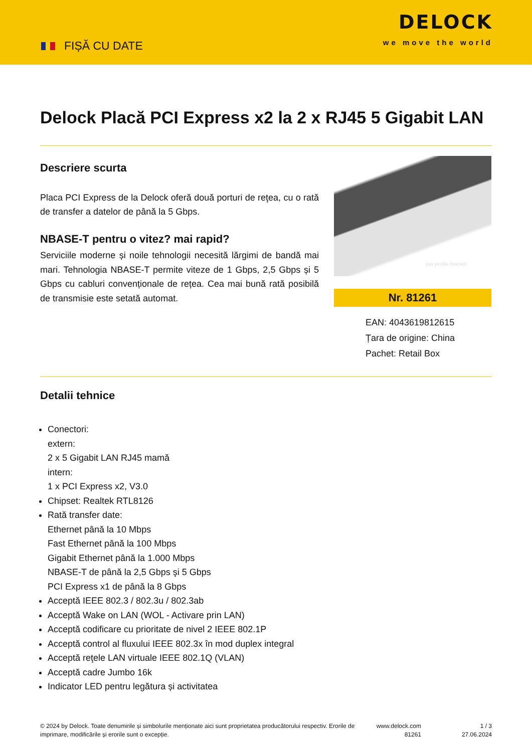FIȘĂ CU DATE
DELOCK
we move the world
Delock Placă PCI Express x2 la 2 x RJ45 5 Gigabit LAN
Descriere scurta
Placa PCI Express de la Delock oferă două porturi de reţea, cu o rată de transfer a datelor de până la 5 Gbps.
NBASE-T pentru o vitez? mai rapid?
Serviciile moderne și noile tehnologii necesită lărgimi de bandă mai mari. Tehnologia NBASE-T permite viteze de 1 Gbps, 2,5 Gbps și 5 Gbps cu cabluri convenționale de rețea. Cea mai bună rată posibilă de transmisie este setată automat.
low profile bracket
Nr. 81261
EAN: 4043619812615
Țara de origine: China
Pachet: Retail Box
Detalii tehnice
Conectori:
extern:
2 x 5 Gigabit LAN RJ45 mamă
intern:
1 x PCI Express x2, V3.0
Chipset: Realtek RTL8126
Rată transfer date:
Ethernet până la 10 Mbps
Fast Ethernet până la 100 Mbps
Gigabit Ethernet până la 1.000 Mbps
NBASE-T de până la 2,5 Gbps şi 5 Gbps
PCI Express x1 de până la 8 Gbps
Acceptă IEEE 802.3 / 802.3u / 802.3ab
Acceptă Wake on LAN (WOL - Activare prin LAN)
Acceptă codificare cu prioritate de nivel 2 IEEE 802.1P
Acceptă control al fluxului IEEE 802.3x în mod duplex integral
Acceptă reţele LAN virtuale IEEE 802.1Q (VLAN)
Acceptă cadre Jumbo 16k
Indicator LED pentru legătura și activitatea
© 2024 by Delock. Toate denumirile și simbolurile menționate aici sunt proprietatea producătorului respectiv. Erorile de imprimare, modificările și erorile sunt o excepție.
www.delock.com
81261
1 / 3
27.06.2024